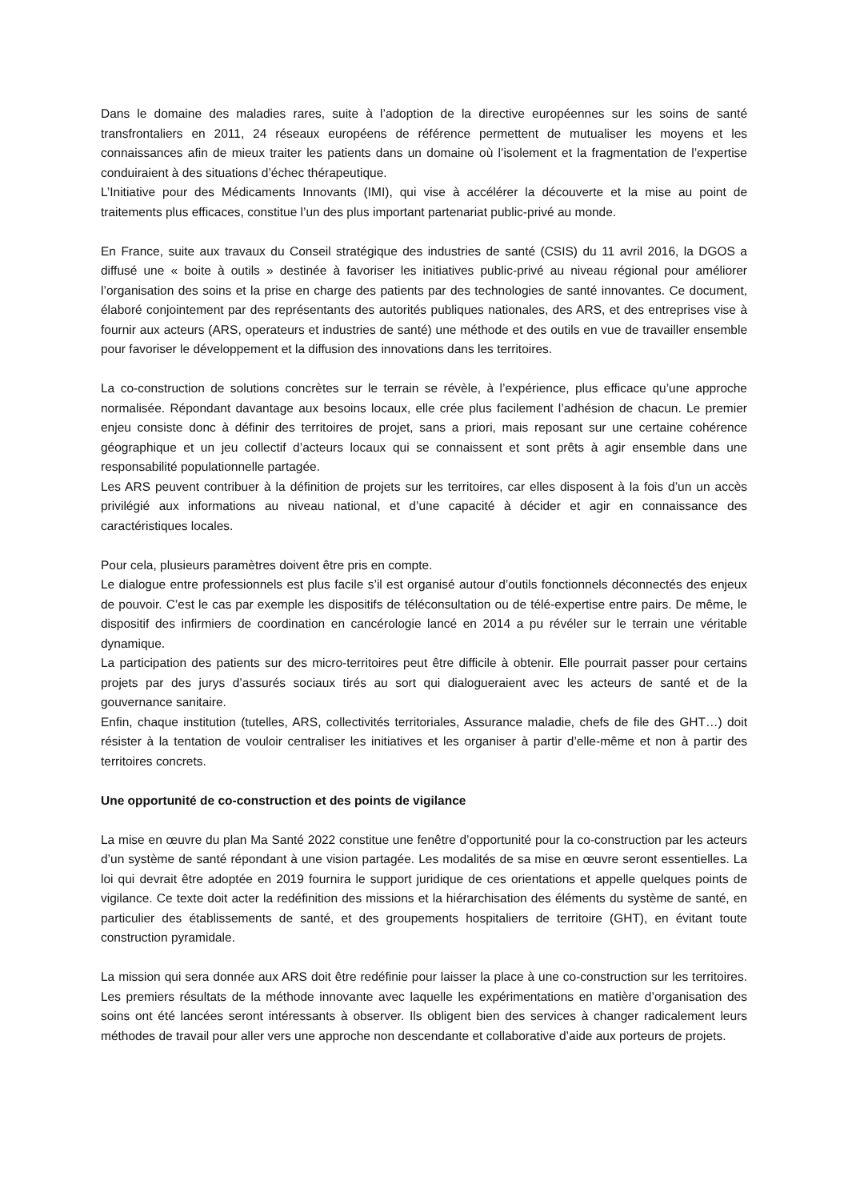Dans le domaine des maladies rares, suite à l’adoption de la directive européennes sur les soins de santé transfrontaliers en 2011, 24 réseaux européens de référence permettent de mutualiser les moyens et les connaissances afin de mieux traiter les patients dans un domaine où l’isolement et la fragmentation de l’expertise conduiraient à des situations d’échec thérapeutique.
L’Initiative pour des Médicaments Innovants (IMI), qui vise à accélérer la découverte et la mise au point de traitements plus efficaces, constitue l’un des plus important partenariat public-privé au monde.
En France, suite aux travaux du Conseil stratégique des industries de santé (CSIS) du 11 avril 2016, la DGOS a diffusé une « boite à outils » destinée à favoriser les initiatives public-privé au niveau régional pour améliorer l’organisation des soins et la prise en charge des patients par des technologies de santé innovantes. Ce document, élaboré conjointement par des représentants des autorités publiques nationales, des ARS, et des entreprises vise à fournir aux acteurs (ARS, operateurs et industries de santé) une méthode et des outils en vue de travailler ensemble pour favoriser le développement et la diffusion des innovations dans les territoires.
La co-construction de solutions concrètes sur le terrain se révèle, à l’expérience, plus efficace qu’une approche normalisée. Répondant davantage aux besoins locaux, elle crée plus facilement l’adhésion de chacun. Le premier enjeu consiste donc à définir des territoires de projet, sans a priori, mais reposant sur une certaine cohérence géographique et un jeu collectif d’acteurs locaux qui se connaissent et sont prêts à agir ensemble dans une responsabilité populationnelle partagée.
Les ARS peuvent contribuer à la définition de projets sur les territoires, car elles disposent à la fois d’un un accès privilégié aux informations au niveau national, et d’une capacité à décider et agir en connaissance des caractéristiques locales.
Pour cela, plusieurs paramètres doivent être pris en compte.
Le dialogue entre professionnels est plus facile s’il est organisé autour d’outils fonctionnels déconnectés des enjeux de pouvoir. C’est le cas par exemple les dispositifs de téléconsultation ou de télé-expertise entre pairs. De même, le dispositif des infirmiers de coordination en cancérologie lancé en 2014 a pu révéler sur le terrain une véritable dynamique.
La participation des patients sur des micro-territoires peut être difficile à obtenir. Elle pourrait passer pour certains projets par des jurys d’assurés sociaux tirés au sort qui dialogueraient avec les acteurs de santé et de la gouvernance sanitaire.
Enfin, chaque institution (tutelles, ARS, collectivités territoriales, Assurance maladie, chefs de file des GHT…) doit résister à la tentation de vouloir centraliser les initiatives et les organiser à partir d’elle-même et non à partir des territoires concrets.
Une opportunité de co-construction et des points de vigilance
La mise en œuvre du plan Ma Santé 2022 constitue une fenêtre d’opportunité pour la co-construction par les acteurs d’un système de santé répondant à une vision partagée. Les modalités de sa mise en œuvre seront essentielles. La loi qui devrait être adoptée en 2019 fournira le support juridique de ces orientations et appelle quelques points de vigilance. Ce texte doit acter la redéfinition des missions et la hiérarchisation des éléments du système de santé, en particulier des établissements de santé, et des groupements hospitaliers de territoire (GHT), en évitant toute construction pyramidale.
La mission qui sera donnée aux ARS doit être redéfinie pour laisser la place à une co-construction sur les territoires. Les premiers résultats de la méthode innovante avec laquelle les expérimentations en matière d’organisation des soins ont été lancées seront intéressants à observer. Ils obligent bien des services à changer radicalement leurs méthodes de travail pour aller vers une approche non descendante et collaborative d’aide aux porteurs de projets.